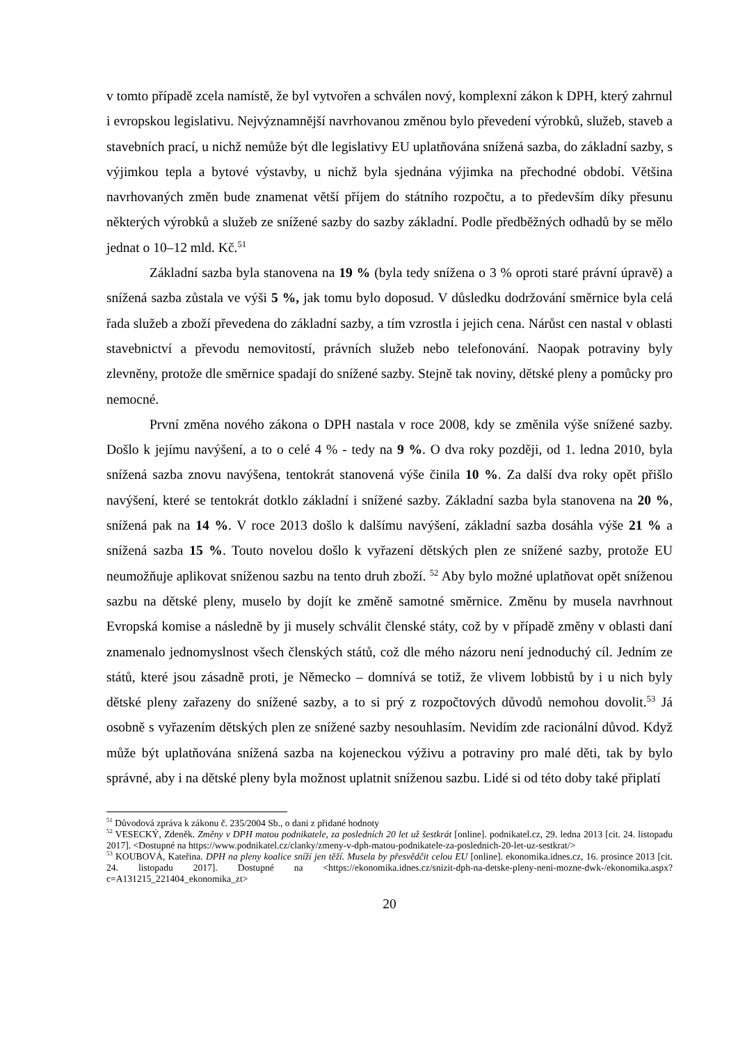v tomto případě zcela namístě, že byl vytvořen a schválen nový, komplexní zákon k DPH, který zahrnul i evropskou legislativu. Nejvýznamnější navrhovanou změnou bylo převedení výrobků, služeb, staveb a stavebních prací, u nichž nemůže být dle legislativy EU uplatňována snížená sazba, do základní sazby, s výjimkou tepla a bytové výstavby, u nichž byla sjednána výjimka na přechodné období. Většina navrhovaných změn bude znamenat větší příjem do státního rozpočtu, a to především díky přesunu některých výrobků a služeb ze snížené sazby do sazby základní. Podle předběžných odhadů by se mělo jednat o 10–12 mld. Kč.<sup>51</sup>
Základní sazba byla stanovena na 19 % (byla tedy snížena o 3 % oproti staré právní úpravě) a snížená sazba zůstala ve výši 5 %, jak tomu bylo doposud. V důsledku dodržování směrnice byla celá řada služeb a zboží převedena do základní sazby, a tím vzrostla i jejich cena. Nárůst cen nastal v oblasti stavebnictví a převodu nemovitostí, právních služeb nebo telefonování. Naopak potraviny byly zlevněny, protože dle směrnice spadají do snížené sazby. Stejně tak noviny, dětské pleny a pomůcky pro nemocné.
První změna nového zákona o DPH nastala v roce 2008, kdy se změnila výše snížené sazby. Došlo k jejímu navýšení, a to o celé 4 % - tedy na 9 %. O dva roky později, od 1. ledna 2010, byla snížená sazba znovu navýšena, tentokrát stanovená výše činila 10 %. Za další dva roky opět přišlo navýšení, které se tentokrát dotklo základní i snížené sazby. Základní sazba byla stanovena na 20 %, snížená pak na 14 %. V roce 2013 došlo k dalšímu navýšení, základní sazba dosáhla výše 21 % a snížená sazba 15 %. Touto novelou došlo k vyřazení dětských plen ze snížené sazby, protože EU neumožňuje aplikovat sníženou sazbu na tento druh zboží. <sup>52</sup> Aby bylo možné uplatňovat opět sníženou sazbu na dětské pleny, muselo by dojít ke změně samotné směrnice. Změnu by musela navrhnout Evropská komise a následně by ji musely schválit členské státy, což by v případě změny v oblasti daní znamenalo jednomyslnost všech členských států, což dle mého názoru není jednoduchý cíl. Jedním ze států, které jsou zásadně proti, je Německo – domnívá se totiž, že vlivem lobbistů by i u nich byly dětské pleny zařazeny do snížené sazby, a to si prý z rozpočtových důvodů nemohou dovolit.<sup>53</sup> Já osobně s vyřazením dětských plen ze snížené sazby nesouhlasím. Nevidím zde racionální důvod. Když může být uplatňována snížená sazba na kojeneckou výživu a potraviny pro malé děti, tak by bylo správné, aby i na dětské pleny byla možnost uplatnit sníženou sazbu. Lidé si od této doby také připlatí
<sup>51</sup> Důvodová zpráva k zákonu č. 235/2004 Sb., o dani z přidané hodnoty
<sup>52</sup> VESECKÝ, Zdeněk. Změny v DPH matou podnikatele, za posledních 20 let už šestkrát [online]. podnikatel.cz, 29. ledna 2013 [cit. 24. listopadu 2017]. <Dostupné na https://www.podnikatel.cz/clanky/zmeny-v-dph-matou-podnikatele-za-poslednich-20-let-uz-sestkrat/>
<sup>53</sup> KOUBOVÁ, Kateřina. DPH na pleny koalice sníží jen těží. Musela by přesvědčit celou EU [online]. ekonomika.idnes.cz, 16. prosince 2013 [cit. 24. listopadu 2017]. Dostupné na <https://ekonomika.idnes.cz/snizit-dph-na-detske-pleny-neni-mozne-dwk-/ekonomika.aspx?c=A131215_221404_ekonomika_zt>
20